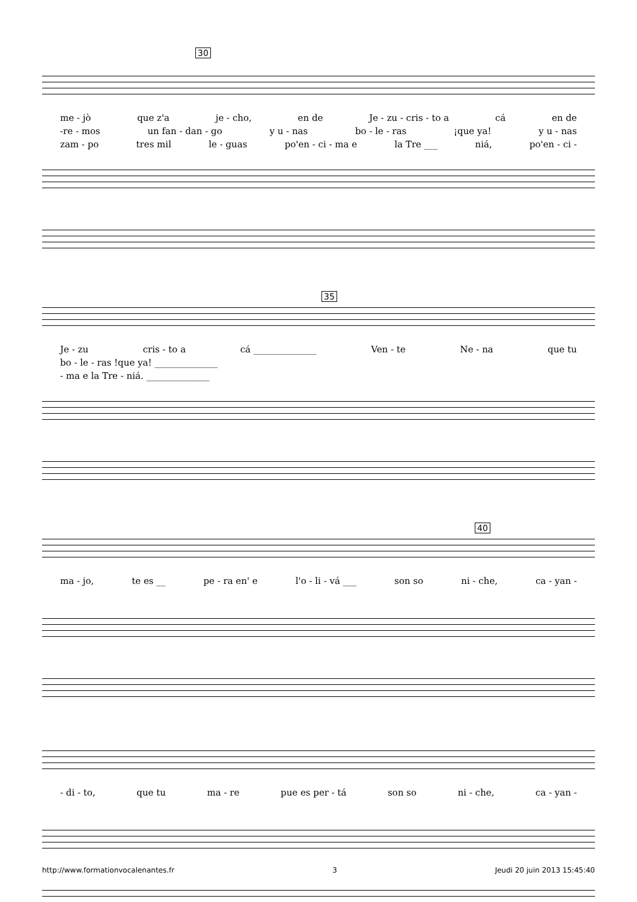30
me - jò que z'a je - cho, en de Je - zu - cris - to a cá en de
-re - mos un fan - dan - go y u - nas bo - le - ras ¡que ya! y u - nas
zam - po tres mil le - guas po'en - ci - ma e la Tre ___ niá, po'en - ci -
35
Je - zu cris - to a cá ______________ Ven - te Ne - na que tu
bo - le - ras !que ya! ______________
- ma e la Tre - niá. ______________
40
ma - jo, te es __ pe - ra en' e l'o - li - vá ___ son so ni - che, ca - yan -
- di - to, que tu ma - re pue es per - tá son so ni - che, ca - yan -
http://www.formationvocalenantes.fr 3 Jeudi 20 juin 2013 15:45:40